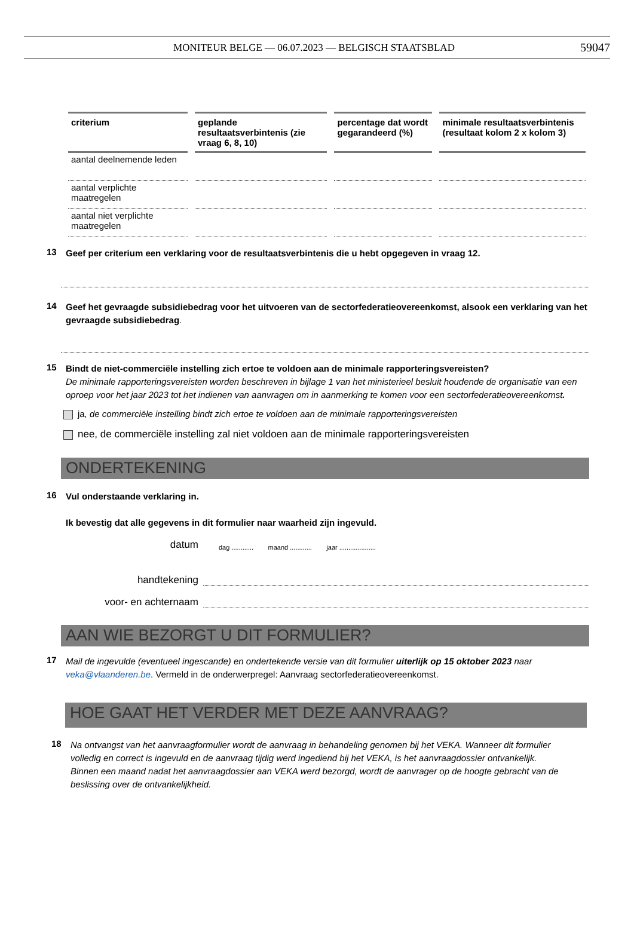MONITEUR BELGE — 06.07.2023 — BELGISCH STAATSBLAD
59047
| criterium | geplande resultaatsverbintenis (zie vraag 6, 8, 10) | percentage dat wordt gegarandeerd (%) | minimale resultaatsverbintenis (resultaat kolom 2 x kolom 3) |
| --- | --- | --- | --- |
| aantal deelnemende leden | | | |
| aantal verplichte maatregelen | | | |
| aantal niet verplichte maatregelen | | | |
13
Geef per criterium een verklaring voor de resultaatsverbintenis die u hebt opgegeven in vraag 12.
14
Geef het gevraagde subsidiebedrag voor het uitvoeren van de sectorfederatieovereenkomst, alsook een verklaring van het gevraagde subsidiebedrag.
15
Bindt de niet-commerciële instelling zich ertoe te voldoen aan de minimale rapporteringsvereisten?
De minimale rapporteringsvereisten worden beschreven in bijlage 1 van het ministerieel besluit houdende de organisatie van een oproep voor het jaar 2023 tot het indienen van aanvragen om in aanmerking te komen voor een sectorfederatieovereenkomst.
ja, de commerciële instelling bindt zich ertoe te voldoen aan de minimale rapporteringsvereisten
nee, de commerciële instelling zal niet voldoen aan de minimale rapporteringsvereisten
ONDERTEKENING
16
Vul onderstaande verklaring in.
Ik bevestig dat alle gegevens in dit formulier naar waarheid zijn ingevuld.
datum
dag ............ maand ............ jaar ....................
handtekening
voor- en achternaam
AAN WIE BEZORGT U DIT FORMULIER?
17
Mail de ingevulde (eventueel ingescande) en ondertekende versie van dit formulier uiterlijk op 15 oktober 2023 naar veka@vlaanderen.be. Vermeld in de onderwerpregel: Aanvraag sectorfederatieovereenkomst.
HOE GAAT HET VERDER MET DEZE AANVRAAG?
18
Na ontvangst van het aanvraagformulier wordt de aanvraag in behandeling genomen bij het VEKA. Wanneer dit formulier volledig en correct is ingevuld en de aanvraag tijdig werd ingediend bij het VEKA, is het aanvraagdossier ontvankelijk. Binnen een maand nadat het aanvraagdossier aan VEKA werd bezorgd, wordt de aanvrager op de hoogte gebracht van de beslissing over de ontvankelijkheid.